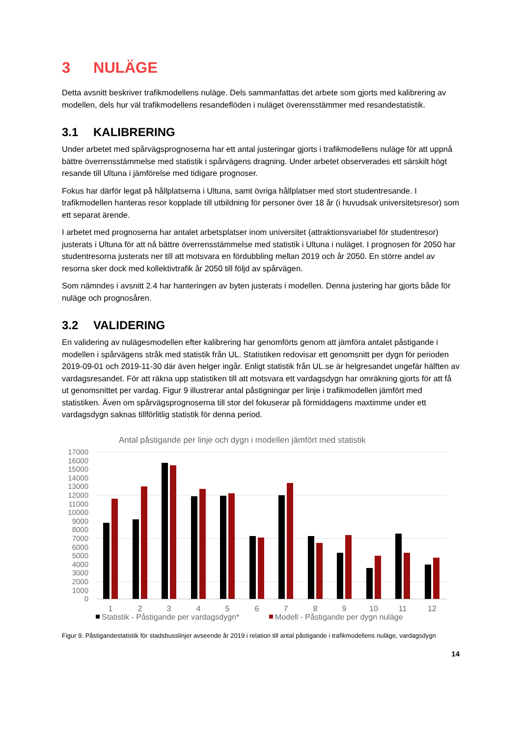3 NULÄGE
Detta avsnitt beskriver trafikmodellens nuläge. Dels sammanfattas det arbete som gjorts med kalibrering av modellen, dels hur väl trafikmodellens resandeflöden i nuläget överensstämmer med resandestatistik.
3.1 KALIBRERING
Under arbetet med spårvägsprognoserna har ett antal justeringar gjorts i trafikmodellens nuläge för att uppnå bättre överrensstämmelse med statistik i spårvägens dragning. Under arbetet observerades ett särskilt högt resande till Ultuna i jämförelse med tidigare prognoser.
Fokus har därför legat på hållplatserna i Ultuna, samt övriga hållplatser med stort studentresande. I trafikmodellen hanteras resor kopplade till utbildning för personer över 18 år (i huvudsak universitetsresor) som ett separat ärende.
I arbetet med prognoserna har antalet arbetsplatser inom universitet (attraktionsvariabel för studentresor) justerats i Ultuna för att nå bättre överrensstämmelse med statistik i Ultuna i nuläget. I prognosen för 2050 har studentresorna justerats ner till att motsvara en fördubbling mellan 2019 och år 2050. En större andel av resorna sker dock med kollektivtrafik år 2050 till följd av spårvägen.
Som nämndes i avsnitt 2.4 har hanteringen av byten justerats i modellen. Denna justering har gjorts både för nuläge och prognosåren.
3.2 VALIDERING
En validering av nulägesmodellen efter kalibrering har genomförts genom att jämföra antalet påstigande i modellen i spårvägens stråk med statistik från UL. Statistiken redovisar ett genomsnitt per dygn för perioden 2019-09-01 och 2019-11-30 där även helger ingår. Enligt statistik från UL.se är helgresandet ungefär hälften av vardagsresandet. För att räkna upp statistiken till att motsvara ett vardagsdygn har omräkning gjorts för att få ut genomsnittet per vardag. Figur 9 illustrerar antal påstigningar per linje i trafikmodellen jämfört med statistiken. Även om spårvägsprognoserna till stor del fokuserar på förmiddagens maxtimme under ett vardagsdygn saknas tillförlitlig statistik för denna period.
Antal påstigande per linje och dygn i modellen jämfört med statistik
17000
16000
15000
14000
13000
12000
11000
10000
9000
8000
7000
6000
5000
4000
3000
2000
1000
0
1
2
3
4
5
6
7
8
9
10
11
12
Statistik - Påstigande per vardagsdygn*
Modell - Påstigande per dygn nuläge
Figur 9. Påstigandestatistik för stadsbusslinjer avseende år 2019 i relation till antal påstigande i trafikmodellens nuläge, vardagsdygn
14